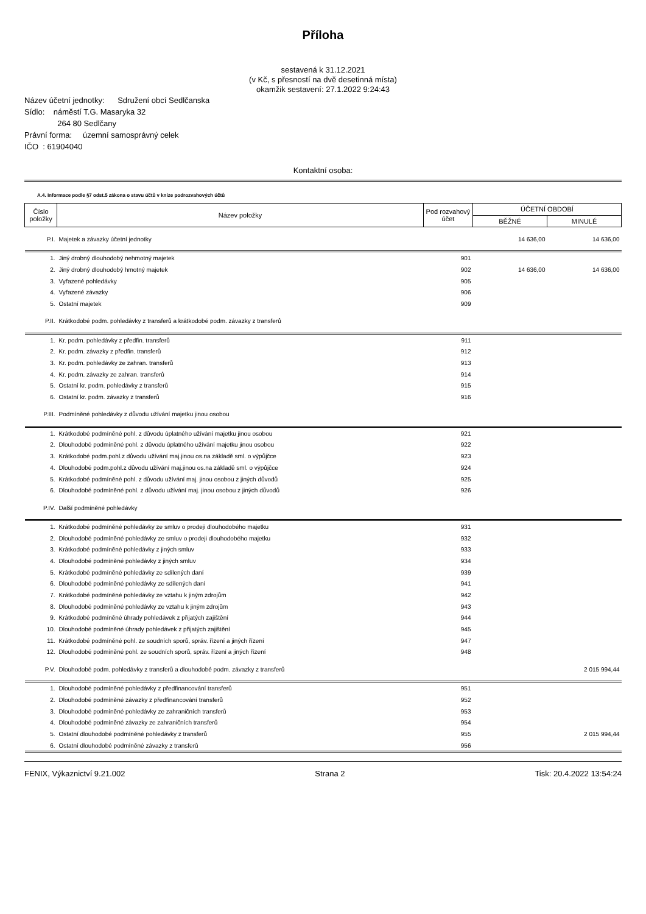Příloha
sestavená k 31.12.2021
(v Kč, s přesností na dvě desetinná místa)
okamžik sestavení: 27.1.2022 9:24:43
Název účetní jednotky: Sdružení obcí Sedlčanska
Sídlo: náměstí T.G. Masaryka 32
264 80 Sedlčany
Právní forma: územní samosprávný celek
IČO : 61904040
Kontaktní osoba:
A.4. Informace podle §7 odst.5 zákona o stavu účtů v knize podrozvahových účtů
| Číslo položky | Název položky | Pod rozvahový účet | ÚČETNÍ OBDOBÍ | |
| | | | BĚŽNÉ | MINULÉ |
| P.I. | Majetek a závazky účetní jednotky | | 14 636,00 | 14 636,00 |
| 1. | Jiný drobný dlouhodobý nehmotný majetek | 901 | | |
| 2. | Jiný drobný dlouhodobý hmotný majetek | 902 | 14 636,00 | 14 636,00 |
| 3. | Vyřazené pohledávky | 905 | | |
| 4. | Vyřazené závazky | 906 | | |
| 5. | Ostatní majetek | 909 | | |
| P.II. | Krátkodobé podm. pohledávky z transferů a krátkodobé podm. závazky z transferů | | | |
| 1. | Kr. podm. pohledávky z předfin. transferů | 911 | | |
| 2. | Kr. podm. závazky z předfin. transferů | 912 | | |
| 3. | Kr. podm. pohledávky ze zahran. transferů | 913 | | |
| 4. | Kr. podm. závazky ze zahran. transferů | 914 | | |
| 5. | Ostatní kr. podm. pohledávky z transferů | 915 | | |
| 6. | Ostatní kr. podm. závazky z transferů | 916 | | |
| P.III. | Podmíněné pohledávky z důvodu užívání majetku jinou osobou | | | |
| 1. | Krátkodobé podmíněné pohl. z důvodu úplatného užívání majetku jinou osobou | 921 | | |
| 2. | Dlouhodobé podmíněné pohl. z důvodu úplatného užívání majetku jinou osobou | 922 | | |
| 3. | Krátkodobé podm.pohl.z důvodu užívání maj.jinou os.na základě sml. o výpůjčce | 923 | | |
| 4. | Dlouhodobé podm.pohl.z důvodu užívání maj.jinou os.na základě sml. o výpůjčce | 924 | | |
| 5. | Krátkodobé podmíněné pohl. z důvodu užívání maj. jinou osobou z jiných důvodů | 925 | | |
| 6. | Dlouhodobé podmíněné pohl. z důvodu užívání maj. jinou osobou z jiných důvodů | 926 | | |
| P.IV. | Další podmíněné pohledávky | | | |
| 1. | Krátkodobé podmíněné pohledávky ze smluv o prodeji dlouhodobého majetku | 931 | | |
| 2. | Dlouhodobé podmíněné pohledávky ze smluv o prodeji dlouhodobého majetku | 932 | | |
| 3. | Krátkodobé podmíněné pohledávky z jiných smluv | 933 | | |
| 4. | Dlouhodobé podmíněné pohledávky z jiných smluv | 934 | | |
| 5. | Krátkodobé podmíněné pohledávky ze sdílených daní | 939 | | |
| 6. | Dlouhodobé podmíněné pohledávky ze sdílených daní | 941 | | |
| 7. | Krátkodobé podmíněné pohledávky ze vztahu k jiným zdrojům | 942 | | |
| 8. | Dlouhodobé podmíněné pohledávky ze vztahu k jiným zdrojům | 943 | | |
| 9. | Krátkodobé podmíněné úhrady pohledávek z přijatých zajištění | 944 | | |
| 10. | Dlouhodobé podmíněné úhrady pohledávek z přijatých zajištění | 945 | | |
| 11. | Krátkodobé podmíněné pohl. ze soudních sporů, správ. řízení a jiných řízení | 947 | | |
| 12. | Dlouhodobé podmíněné pohl. ze soudních sporů, správ. řízení a jiných řízení | 948 | | |
| P.V. | Dlouhodobé podm. pohledávky z transferů a dlouhodobé podm. závazky z transferů | | | 2 015 994,44 |
| 1. | Dlouhodobé podmíněné pohledávky z předfinancování transferů | 951 | | |
| 2. | Dlouhodobé podmíněné závazky z předfinancování transferů | 952 | | |
| 3. | Dlouhodobé podmíněné pohledávky ze zahraničních transferů | 953 | | |
| 4. | Dlouhodobé podmíněné závazky ze zahraničních transferů | 954 | | |
| 5. | Ostatní dlouhodobé podmíněné pohledávky z transferů | 955 | | 2 015 994,44 |
| 6. | Ostatní dlouhodobé podmíněné závazky z transferů | 956 | | |
FENIX, Výkaznictví 9.21.002 Strana 2 Tisk: 20.4.2022 13:54:24